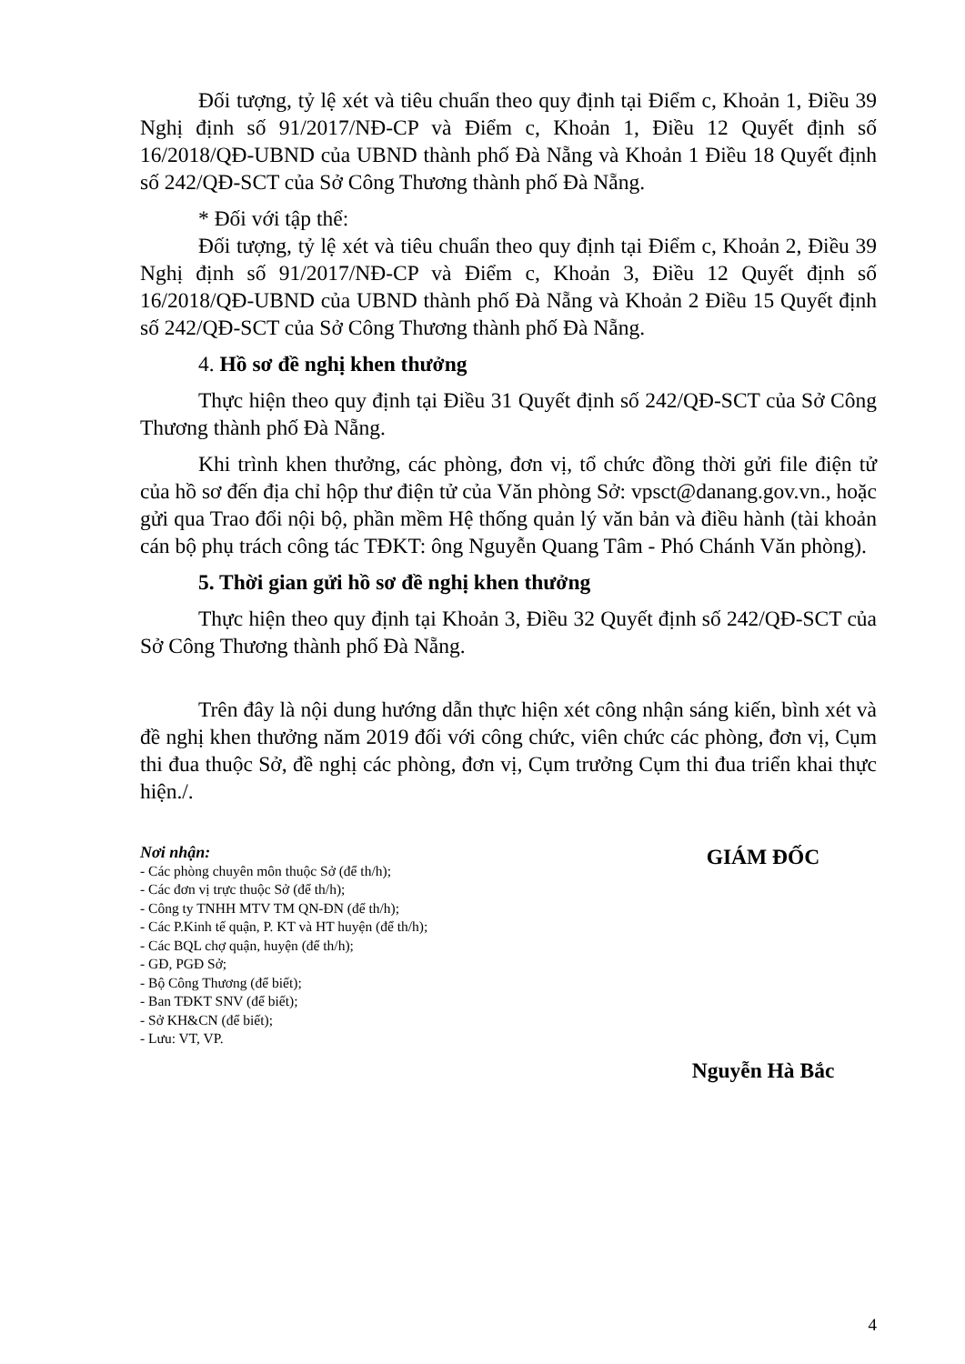Đối tượng, tỷ lệ xét và tiêu chuẩn theo quy định tại Điểm c, Khoản 1, Điều 39 Nghị định số 91/2017/NĐ-CP và Điểm c, Khoản 1, Điều 12 Quyết định số 16/2018/QĐ-UBND của UBND thành phố Đà Nẵng và Khoản 1 Điều 18 Quyết định số 242/QĐ-SCT của Sở Công Thương thành phố Đà Nẵng.
* Đối với tập thể:
Đối tượng, tỷ lệ xét và tiêu chuẩn theo quy định tại Điểm c, Khoản 2, Điều 39 Nghị định số 91/2017/NĐ-CP và Điểm c, Khoản 3, Điều 12 Quyết định số 16/2018/QĐ-UBND của UBND thành phố Đà Nẵng và Khoản 2 Điều 15 Quyết định số 242/QĐ-SCT của Sở Công Thương thành phố Đà Nẵng.
4. Hồ sơ đề nghị khen thưởng
Thực hiện theo quy định tại Điều 31 Quyết định số 242/QĐ-SCT của Sở Công Thương thành phố Đà Nẵng.
Khi trình khen thưởng, các phòng, đơn vị, tổ chức đồng thời gửi file điện tử của hồ sơ đến địa chỉ hộp thư điện tử của Văn phòng Sở: vpsct@danang.gov.vn., hoặc gửi qua Trao đổi nội bộ, phần mềm Hệ thống quản lý văn bản và điều hành (tài khoản cán bộ phụ trách công tác TĐKT: ông Nguyễn Quang Tâm - Phó Chánh Văn phòng).
5. Thời gian gửi hồ sơ đề nghị khen thưởng
Thực hiện theo quy định tại Khoản 3, Điều 32 Quyết định số 242/QĐ-SCT của Sở Công Thương thành phố Đà Nẵng.
Trên đây là nội dung hướng dẫn thực hiện xét công nhận sáng kiến, bình xét và đề nghị khen thưởng năm 2019 đối với công chức, viên chức các phòng, đơn vị, Cụm thi đua thuộc Sở, đề nghị các phòng, đơn vị, Cụm trưởng Cụm thi đua triển khai thực hiện./.
Nơi nhận:
- Các phòng chuyên môn thuộc Sở (để th/h);
- Các đơn vị trực thuộc Sở (để th/h);
- Công ty TNHH MTV TM QN-ĐN (để th/h);
- Các P.Kinh tế quận, P. KT và HT huyện (để th/h);
- Các BQL chợ quận, huyện (để th/h);
- GĐ, PGĐ Sở;
- Bộ Công Thương (để biết);
- Ban TĐKT SNV (để biết);
- Sở KH&CN (để biết);
- Lưu: VT, VP.
GIÁM ĐỐC
Nguyễn Hà Bắc
4